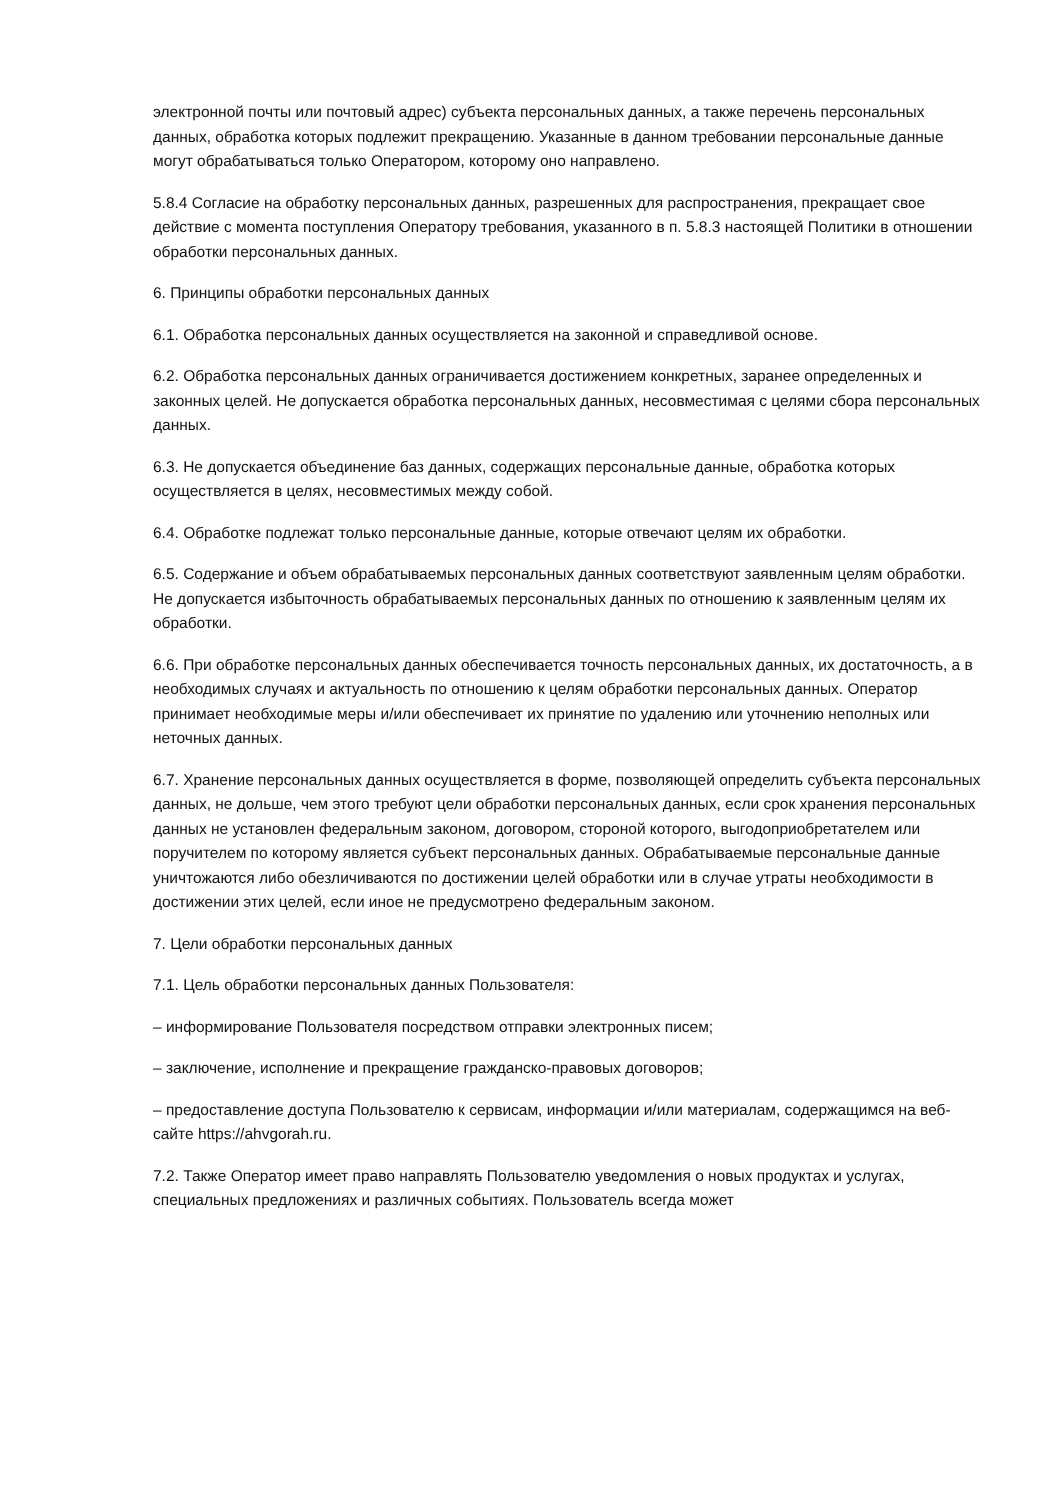электронной почты или почтовый адрес) субъекта персональных данных, а также перечень персональных данных, обработка которых подлежит прекращению. Указанные в данном требовании персональные данные могут обрабатываться только Оператором, которому оно направлено.
5.8.4 Согласие на обработку персональных данных, разрешенных для распространения, прекращает свое действие с момента поступления Оператору требования, указанного в п. 5.8.3 настоящей Политики в отношении обработки персональных данных.
6. Принципы обработки персональных данных
6.1. Обработка персональных данных осуществляется на законной и справедливой основе.
6.2. Обработка персональных данных ограничивается достижением конкретных, заранее определенных и законных целей. Не допускается обработка персональных данных, несовместимая с целями сбора персональных данных.
6.3. Не допускается объединение баз данных, содержащих персональные данные, обработка которых осуществляется в целях, несовместимых между собой.
6.4. Обработке подлежат только персональные данные, которые отвечают целям их обработки.
6.5. Содержание и объем обрабатываемых персональных данных соответствуют заявленным целям обработки. Не допускается избыточность обрабатываемых персональных данных по отношению к заявленным целям их обработки.
6.6. При обработке персональных данных обеспечивается точность персональных данных, их достаточность, а в необходимых случаях и актуальность по отношению к целям обработки персональных данных. Оператор принимает необходимые меры и/или обеспечивает их принятие по удалению или уточнению неполных или неточных данных.
6.7. Хранение персональных данных осуществляется в форме, позволяющей определить субъекта персональных данных, не дольше, чем этого требуют цели обработки персональных данных, если срок хранения персональных данных не установлен федеральным законом, договором, стороной которого, выгодоприобретателем или поручителем по которому является субъект персональных данных. Обрабатываемые персональные данные уничтожаются либо обезличиваются по достижении целей обработки или в случае утраты необходимости в достижении этих целей, если иное не предусмотрено федеральным законом.
7. Цели обработки персональных данных
7.1. Цель обработки персональных данных Пользователя:
– информирование Пользователя посредством отправки электронных писем;
– заключение, исполнение и прекращение гражданско-правовых договоров;
– предоставление доступа Пользователю к сервисам, информации и/или материалам, содержащимся на веб-сайте https://ahvgorah.ru.
7.2. Также Оператор имеет право направлять Пользователю уведомления о новых продуктах и услугах, специальных предложениях и различных событиях. Пользователь всегда может